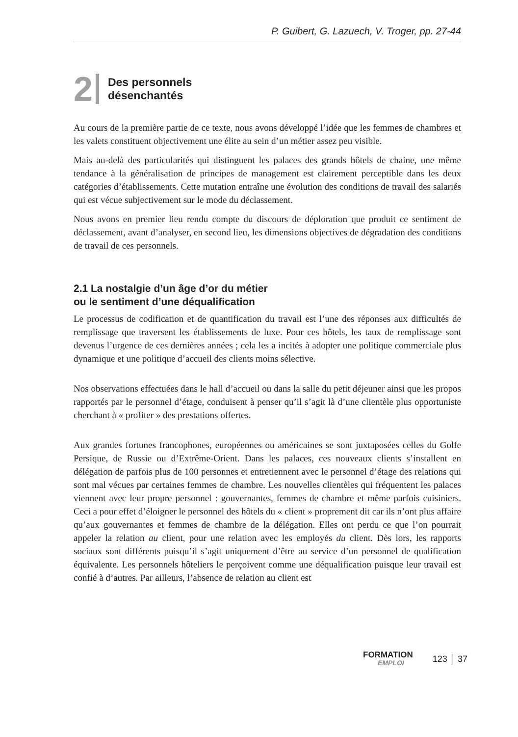P. Guibert, G. Lazuech, V. Troger, pp. 27-44
2
Des personnels
désenchantés
Au cours de la première partie de ce texte, nous avons développé l’idée que les femmes de chambres et les valets constituent objectivement une élite au sein d’un métier assez peu visible.
Mais au-delà des particularités qui distinguent les palaces des grands hôtels de chaine, une même tendance à la généralisation de principes de management est clairement perceptible dans les deux catégories d’établissements. Cette mutation entraîne une évolution des conditions de travail des salariés qui est vécue subjectivement sur le mode du déclassement.
Nous avons en premier lieu rendu compte du discours de déploration que produit ce sentiment de déclassement, avant d’analyser, en second lieu, les dimensions objectives de dégradation des conditions de travail de ces personnels.
2.1 La nostalgie d’un âge d’or du métier
ou le sentiment d’une déqualification
Le processus de codification et de quantification du travail est l’une des réponses aux difficultés de remplissage que traversent les établissements de luxe. Pour ces hôtels, les taux de remplissage sont devenus l’urgence de ces dernières années ; cela les a incités à adopter une politique commerciale plus dynamique et une politique d’accueil des clients moins sélective.
Nos observations effectuées dans le hall d’accueil ou dans la salle du petit déjeuner ainsi que les propos rapportés par le personnel d’étage, conduisent à penser qu’il s’agit là d’une clientèle plus opportuniste cherchant à « profiter » des prestations offertes.
Aux grandes fortunes francophones, européennes ou américaines se sont juxtaposées celles du Golfe Persique, de Russie ou d’Extrême-Orient. Dans les palaces, ces nouveaux clients s’installent en délégation de parfois plus de 100 personnes et entretiennent avec le personnel d’étage des relations qui sont mal vécues par certaines femmes de chambre. Les nouvelles clientèles qui fréquentent les palaces viennent avec leur propre personnel : gouvernantes, femmes de chambre et même parfois cuisiniers. Ceci a pour effet d’éloigner le personnel des hôtels du « client » proprement dit car ils n’ont plus affaire qu’aux gouvernantes et femmes de chambre de la délégation. Elles ont perdu ce que l’on pourrait appeler la relation au client, pour une relation avec les employés du client. Dès lors, les rapports sociaux sont différents puisqu’il s’agit uniquement d’être au service d’un personnel de qualification équivalente. Les personnels hôteliers le perçoivent comme une déqualification puisque leur travail est confié à d’autres. Par ailleurs, l’absence de relation au client est
FORMATION
EMPLOI
123 │ 37